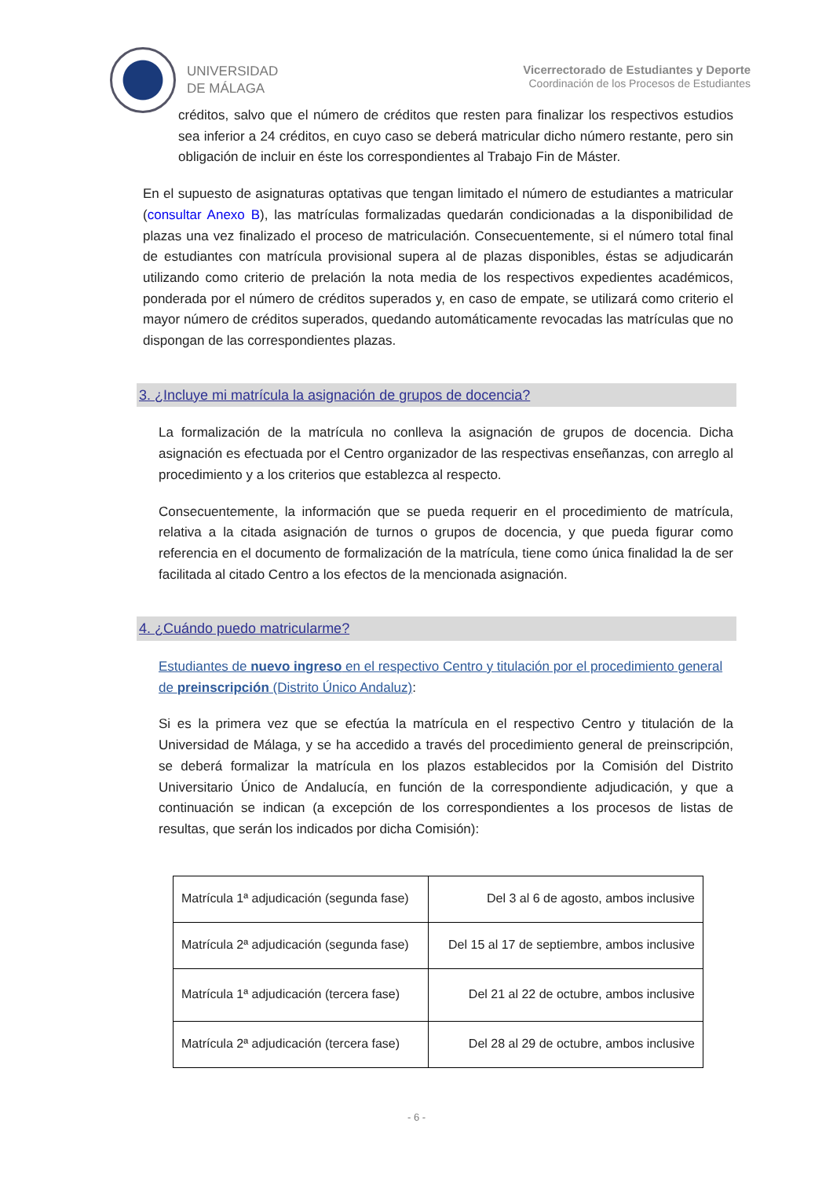UNIVERSIDAD
DE MÁLAGA
Vicerrectorado de Estudiantes y Deporte
Coordinación de los Procesos de Estudiantes
créditos, salvo que el número de créditos que resten para finalizar los respectivos estudios sea inferior a 24 créditos, en cuyo caso se deberá matricular dicho número restante, pero sin obligación de incluir en éste los correspondientes al Trabajo Fin de Máster.
En el supuesto de asignaturas optativas que tengan limitado el número de estudiantes a matricular (consultar Anexo B), las matrículas formalizadas quedarán condicionadas a la disponibilidad de plazas una vez finalizado el proceso de matriculación. Consecuentemente, si el número total final de estudiantes con matrícula provisional supera al de plazas disponibles, éstas se adjudicarán utilizando como criterio de prelación la nota media de los respectivos expedientes académicos, ponderada por el número de créditos superados y, en caso de empate, se utilizará como criterio el mayor número de créditos superados, quedando automáticamente revocadas las matrículas que no dispongan de las correspondientes plazas.
3. ¿Incluye mi matrícula la asignación de grupos de docencia?
La formalización de la matrícula no conlleva la asignación de grupos de docencia. Dicha asignación es efectuada por el Centro organizador de las respectivas enseñanzas, con arreglo al procedimiento y a los criterios que establezca al respecto.
Consecuentemente, la información que se pueda requerir en el procedimiento de matrícula, relativa a la citada asignación de turnos o grupos de docencia, y que pueda figurar como referencia en el documento de formalización de la matrícula, tiene como única finalidad la de ser facilitada al citado Centro a los efectos de la mencionada asignación.
4. ¿Cuándo puedo matricularme?
Estudiantes de nuevo ingreso en el respectivo Centro y titulación por el procedimiento general de preinscripción (Distrito Único Andaluz):
Si es la primera vez que se efectúa la matrícula en el respectivo Centro y titulación de la Universidad de Málaga, y se ha accedido a través del procedimiento general de preinscripción, se deberá formalizar la matrícula en los plazos establecidos por la Comisión del Distrito Universitario Único de Andalucía, en función de la correspondiente adjudicación, y que a continuación se indican (a excepción de los correspondientes a los procesos de listas de resultas, que serán los indicados por dicha Comisión):
| Matrícula 1ª adjudicación (segunda fase) | Del 3 al 6 de agosto, ambos inclusive |
| Matrícula 2ª adjudicación (segunda fase) | Del 15 al 17 de septiembre, ambos inclusive |
| Matrícula 1ª adjudicación (tercera fase) | Del 21 al 22 de octubre, ambos inclusive |
| Matrícula 2ª adjudicación (tercera fase) | Del 28 al 29 de octubre, ambos inclusive |
- 6 -